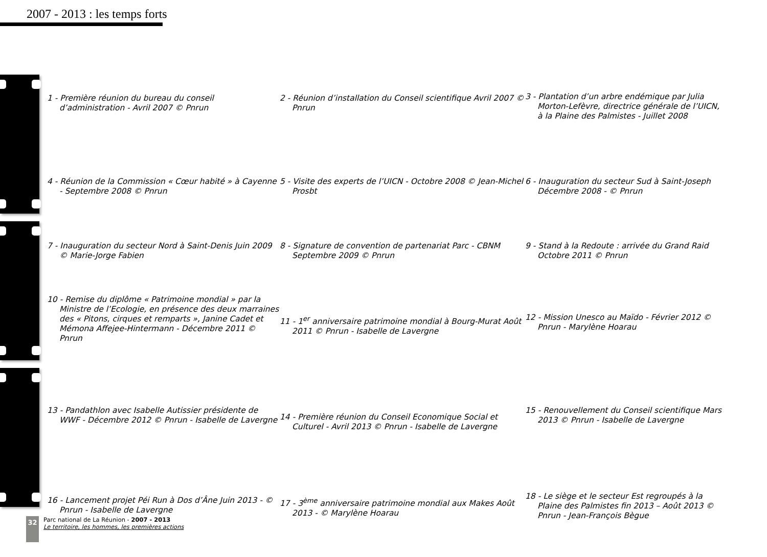2007 - 2013 : les temps forts
1 - Première réunion du bureau du conseil d’administration - Avril 2007 © Pnrun
2 - Réunion d’installation du Conseil scientifique Avril 2007 © Pnrun
3 - Plantation d’un arbre endémique par Julia Morton-Lefèvre, directrice générale de l’UICN, à la Plaine des Palmistes - Juillet 2008
4 - Réunion de la Commission « Cœur habité » à Cayenne - Septembre 2008 © Pnrun
5 - Visite des experts de l’UICN - Octobre 2008 © Jean-Michel Prosbt
6 - Inauguration du secteur Sud à Saint-Joseph Décembre 2008 - © Pnrun
7 - Inauguration du secteur Nord à Saint-Denis Juin 2009 © Marie-Jorge Fabien
8 - Signature de convention de partenariat Parc - CBNM Septembre 2009 © Pnrun
9 - Stand à la Redoute : arrivée du Grand Raid Octobre 2011 © Pnrun
10 - Remise du diplôme « Patrimoine mondial » par la Ministre de l’Ecologie, en présence des deux marraines des « Pitons, cirques et remparts », Janine Cadet et Mémona Affejee-Hintermann - Décembre 2011 © Pnrun
11 - 1<sup>er</sup> anniversaire patrimoine mondial à Bourg-Murat Août 2011 © Pnrun - Isabelle de Lavergne
12 - Mission Unesco au Maïdo - Février 2012 © Pnrun - Marylène Hoarau
13 - Pandathlon avec Isabelle Autissier présidente de WWF - Décembre 2012 © Pnrun - Isabelle de Lavergne
14 - Première réunion du Conseil Economique Social et Culturel - Avril 2013 © Pnrun - Isabelle de Lavergne
15 - Renouvellement du Conseil scientifique Mars 2013 © Pnrun - Isabelle de Lavergne
16 - Lancement projet Péi Run à Dos d’Âne Juin 2013 - © Pnrun - Isabelle de Lavergne
17 - 3<sup>ème</sup> anniversaire patrimoine mondial aux Makes Août 2013 - © Marylène Hoarau
18 - Le siège et le secteur Est regroupés à la Plaine des Palmistes fin 2013 – Août 2013 © Pnrun - Jean-François Bègue
32
Parc national de La Réunion - 2007 - 2013
Le territoire, les hommes, les premières actions